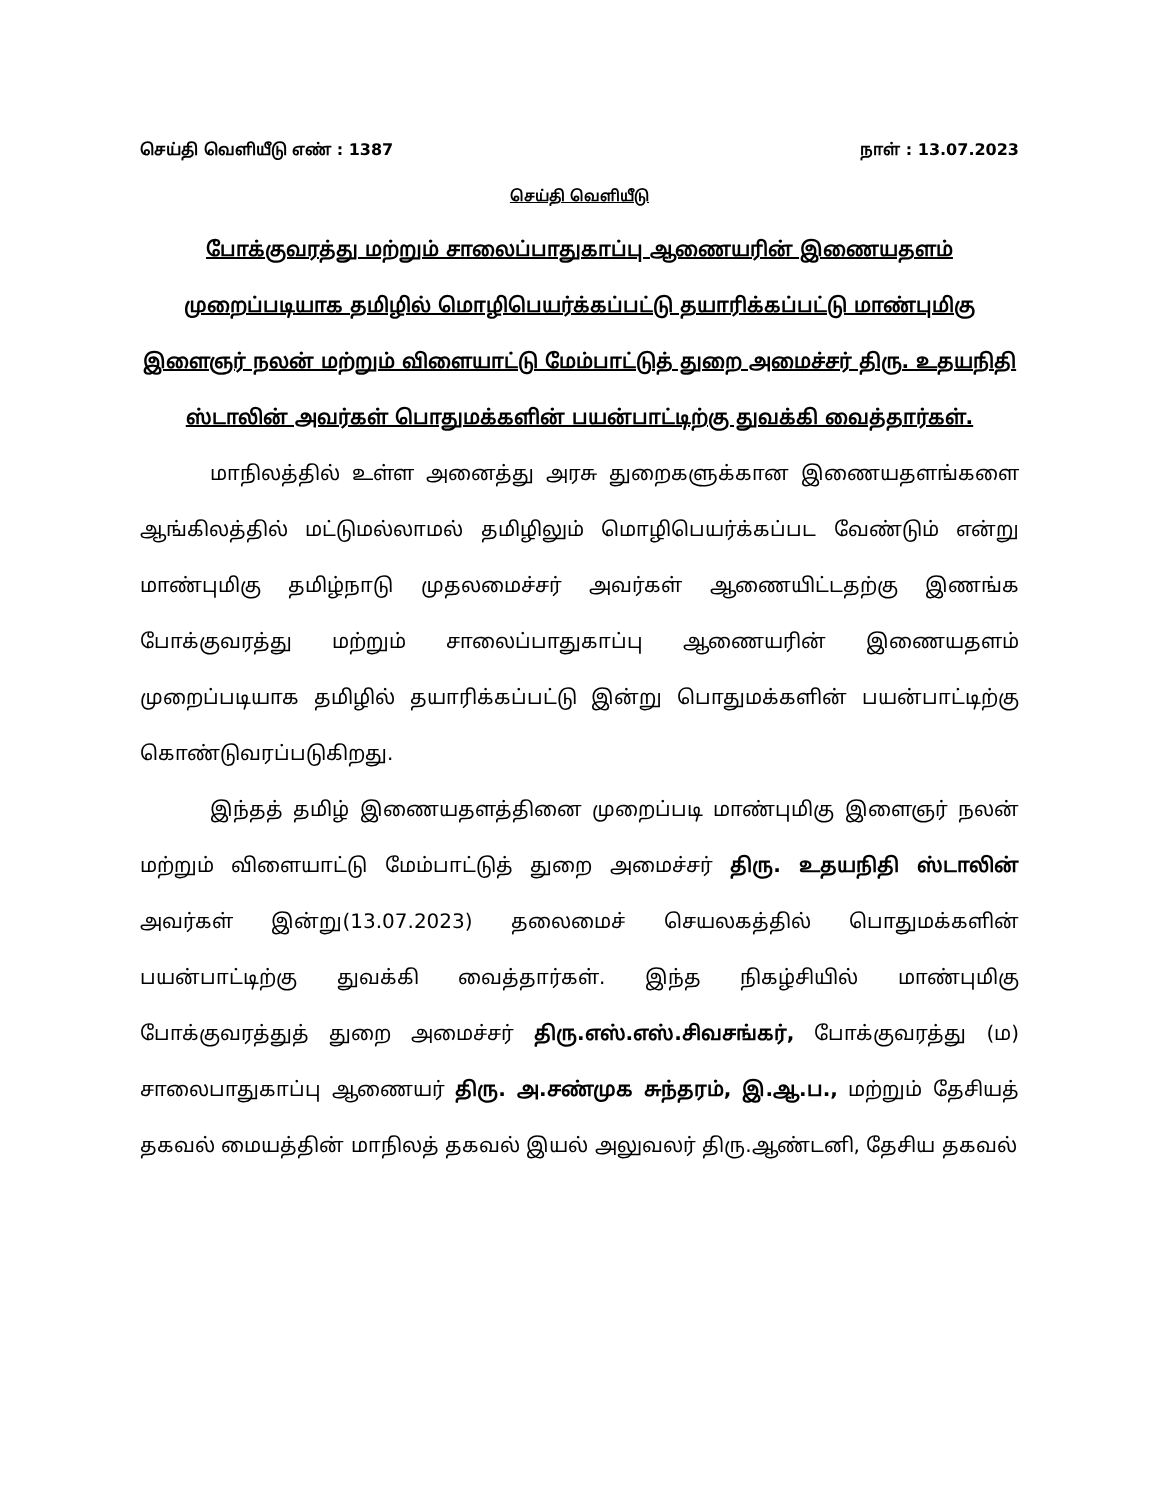செய்தி வெளியீடு எண் : 1387 நாள் : 13.07.2023
செய்தி வெளியீடு
போக்குவரத்து மற்றும் சாலைப்பாதுகாப்பு ஆணையரின் இணையதளம் முறைப்படியாக தமிழில் மொழிபெயர்க்கப்பட்டு தயாரிக்கப்பட்டு மாண்புமிகு இளைஞர் நலன் மற்றும் விளையாட்டு மேம்பாட்டுத் துறை அமைச்சர் திரு. உதயநிதி ஸ்டாலின் அவர்கள் பொதுமக்களின் பயன்பாட்டிற்கு துவக்கி வைத்தார்கள்.
மாநிலத்தில் உள்ள அனைத்து அரசு துறைகளுக்கான இணையதளங்களை ஆங்கிலத்தில் மட்டுமல்லாமல் தமிழிலும் மொழிபெயர்க்கப்பட வேண்டும் என்று மாண்புமிகு தமிழ்நாடு முதலமைச்சர் அவர்கள் ஆணையிட்டதற்கு இணங்க போக்குவரத்து மற்றும் சாலைப்பாதுகாப்பு ஆணையரின் இணையதளம் முறைப்படியாக தமிழில் தயாரிக்கப்பட்டு இன்று பொதுமக்களின் பயன்பாட்டிற்கு கொண்டுவரப்படுகிறது.
இந்தத் தமிழ் இணையதளத்தினை முறைப்படி மாண்புமிகு இளைஞர் நலன் மற்றும் விளையாட்டு மேம்பாட்டுத் துறை அமைச்சர் திரு. உதயநிதி ஸ்டாலின் அவர்கள் இன்று(13.07.2023) தலைமைச் செயலகத்தில் பொதுமக்களின் பயன்பாட்டிற்கு துவக்கி வைத்தார்கள். இந்த நிகழ்சியில் மாண்புமிகு போக்குவரத்துத் துறை அமைச்சர் திரு.எஸ்.எஸ்.சிவசங்கர், போக்குவரத்து (ம) சாலைபாதுகாப்பு ஆணையர் திரு. அ.சண்முக சுந்தரம், இ.ஆ.ப., மற்றும் தேசியத் தகவல் மையத்தின் மாநிலத் தகவல் இயல் அலுவலர் திரு.ஆண்டனி, தேசிய தகவல்